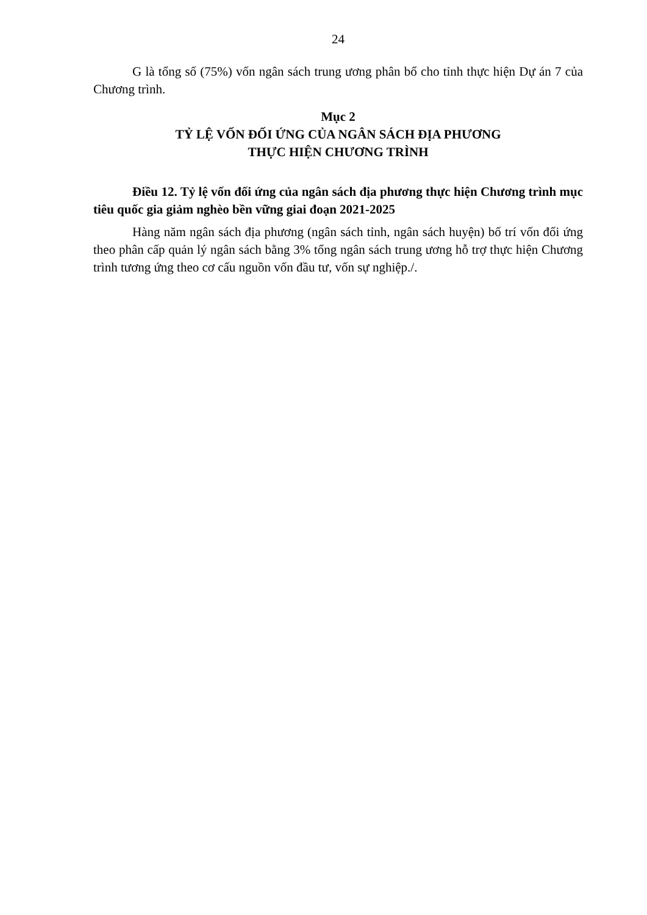24
G là tổng số (75%) vốn ngân sách trung ương phân bổ cho tỉnh thực hiện Dự án 7 của Chương trình.
Mục 2
TỶ LỆ VỐN ĐỐI ỨNG CỦA NGÂN SÁCH ĐỊA PHƯƠNG
THỰC HIỆN CHƯƠNG TRÌNH
Điều 12. Tỷ lệ vốn đối ứng của ngân sách địa phương thực hiện Chương trình mục tiêu quốc gia giảm nghèo bền vững giai đoạn 2021-2025
Hàng năm ngân sách địa phương (ngân sách tỉnh, ngân sách huyện) bố trí vốn đối ứng theo phân cấp quản lý ngân sách bằng 3% tổng ngân sách trung ương hỗ trợ thực hiện Chương trình tương ứng theo cơ cấu nguồn vốn đầu tư, vốn sự nghiệp./.